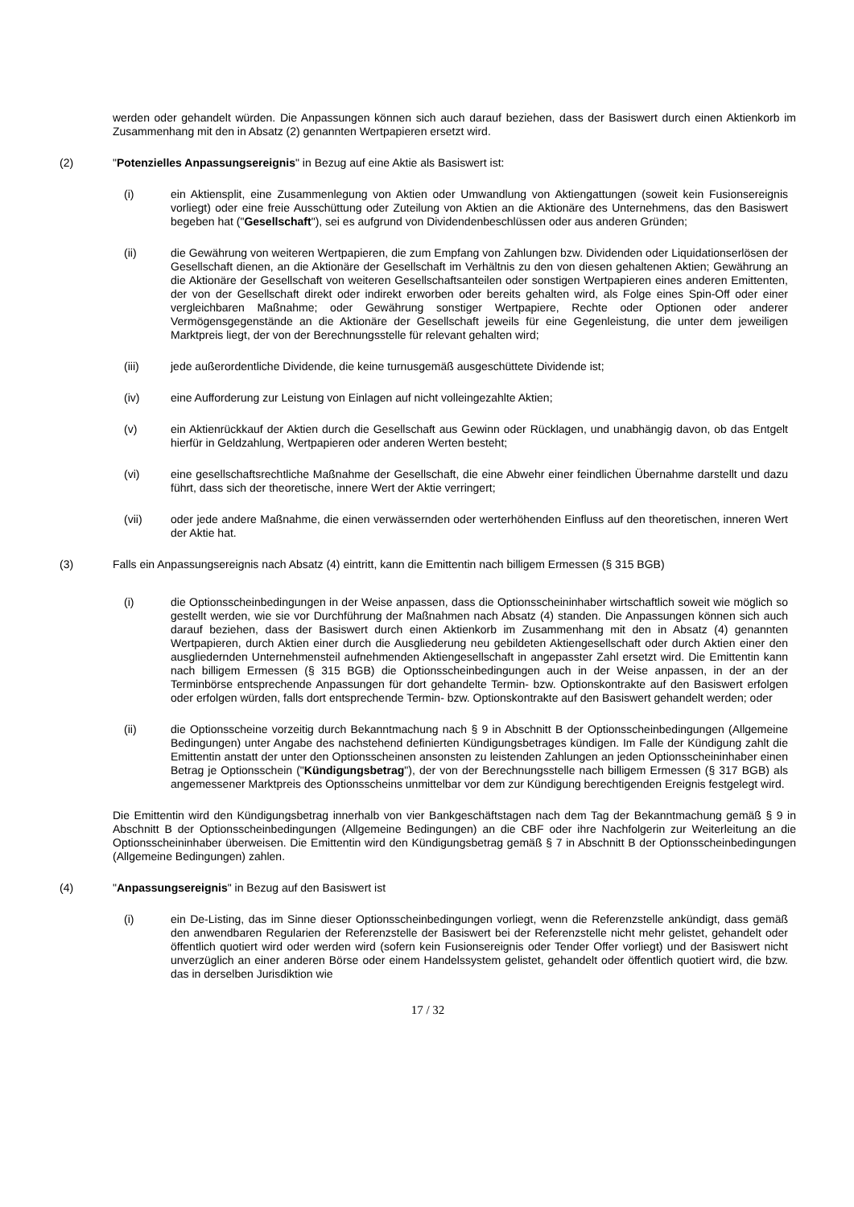werden oder gehandelt würden. Die Anpassungen können sich auch darauf beziehen, dass der Basiswert durch einen Aktienkorb im Zusammenhang mit den in Absatz (2) genannten Wertpapieren ersetzt wird.
(2) "Potenzielles Anpassungsereignis" in Bezug auf eine Aktie als Basiswert ist:
(i) ein Aktiensplit, eine Zusammenlegung von Aktien oder Umwandlung von Aktiengattungen (soweit kein Fusionsereignis vorliegt) oder eine freie Ausschüttung oder Zuteilung von Aktien an die Aktionäre des Unternehmens, das den Basiswert begeben hat ("Gesellschaft"), sei es aufgrund von Dividendenbeschlüssen oder aus anderen Gründen;
(ii) die Gewährung von weiteren Wertpapieren, die zum Empfang von Zahlungen bzw. Dividenden oder Liquidationserlösen der Gesellschaft dienen, an die Aktionäre der Gesellschaft im Verhältnis zu den von diesen gehaltenen Aktien; Gewährung an die Aktionäre der Gesellschaft von weiteren Gesellschaftsanteilen oder sonstigen Wertpapieren eines anderen Emittenten, der von der Gesellschaft direkt oder indirekt erworben oder bereits gehalten wird, als Folge eines Spin-Off oder einer vergleichbaren Maßnahme; oder Gewährung sonstiger Wertpapiere, Rechte oder Optionen oder anderer Vermögensgegenstände an die Aktionäre der Gesellschaft jeweils für eine Gegenleistung, die unter dem jeweiligen Marktpreis liegt, der von der Berechnungsstelle für relevant gehalten wird;
(iii) jede außerordentliche Dividende, die keine turnusgemäß ausgeschüttete Dividende ist;
(iv) eine Aufforderung zur Leistung von Einlagen auf nicht volleingezahlte Aktien;
(v) ein Aktienrückkauf der Aktien durch die Gesellschaft aus Gewinn oder Rücklagen, und unabhängig davon, ob das Entgelt hierfür in Geldzahlung, Wertpapieren oder anderen Werten besteht;
(vi) eine gesellschaftsrechtliche Maßnahme der Gesellschaft, die eine Abwehr einer feindlichen Übernahme darstellt und dazu führt, dass sich der theoretische, innere Wert der Aktie verringert;
(vii) oder jede andere Maßnahme, die einen verwässernden oder werterhöhenden Einfluss auf den theoretischen, inneren Wert der Aktie hat.
(3) Falls ein Anpassungsereignis nach Absatz (4) eintritt, kann die Emittentin nach billigem Ermessen (§ 315 BGB)
(i) die Optionsscheinbedingungen in der Weise anpassen, dass die Optionsscheininhaber wirtschaftlich soweit wie möglich so gestellt werden, wie sie vor Durchführung der Maßnahmen nach Absatz (4) standen. Die Anpassungen können sich auch darauf beziehen, dass der Basiswert durch einen Aktienkorb im Zusammenhang mit den in Absatz (4) genannten Wertpapieren, durch Aktien einer durch die Ausgliederung neu gebildeten Aktiengesellschaft oder durch Aktien einer den ausgliedernden Unternehmensteil aufnehmenden Aktiengesellschaft in angepasster Zahl ersetzt wird. Die Emittentin kann nach billigem Ermessen (§ 315 BGB) die Optionsscheinbedingungen auch in der Weise anpassen, in der an der Terminbörse entsprechende Anpassungen für dort gehandelte Termin- bzw. Optionskontrakte auf den Basiswert erfolgen oder erfolgen würden, falls dort entsprechende Termin- bzw. Optionskontrakte auf den Basiswert gehandelt werden; oder
(ii) die Optionsscheine vorzeitig durch Bekanntmachung nach § 9 in Abschnitt B der Optionsscheinbedingungen (Allgemeine Bedingungen) unter Angabe des nachstehend definierten Kündigungsbetrages kündigen. Im Falle der Kündigung zahlt die Emittentin anstatt der unter den Optionsscheinen ansonsten zu leistenden Zahlungen an jeden Optionsscheininhaber einen Betrag je Optionsschein ("Kündigungsbetrag"), der von der Berechnungsstelle nach billigem Ermessen (§ 317 BGB) als angemessener Marktpreis des Optionsscheins unmittelbar vor dem zur Kündigung berechtigenden Ereignis festgelegt wird.
Die Emittentin wird den Kündigungsbetrag innerhalb von vier Bankgeschäftstagen nach dem Tag der Bekanntmachung gemäß § 9 in Abschnitt B der Optionsscheinbedingungen (Allgemeine Bedingungen) an die CBF oder ihre Nachfolgerin zur Weiterleitung an die Optionsscheininhaber überweisen. Die Emittentin wird den Kündigungsbetrag gemäß § 7 in Abschnitt B der Optionsscheinbedingungen (Allgemeine Bedingungen) zahlen.
(4) "Anpassungsereignis" in Bezug auf den Basiswert ist
(i) ein De-Listing, das im Sinne dieser Optionsscheinbedingungen vorliegt, wenn die Referenzstelle ankündigt, dass gemäß den anwendbaren Regularien der Referenzstelle der Basiswert bei der Referenzstelle nicht mehr gelistet, gehandelt oder öffentlich quotiert wird oder werden wird (sofern kein Fusionsereignis oder Tender Offer vorliegt) und der Basiswert nicht unverzüglich an einer anderen Börse oder einem Handelssystem gelistet, gehandelt oder öffentlich quotiert wird, die bzw. das in derselben Jurisdiktion wie
17 / 32